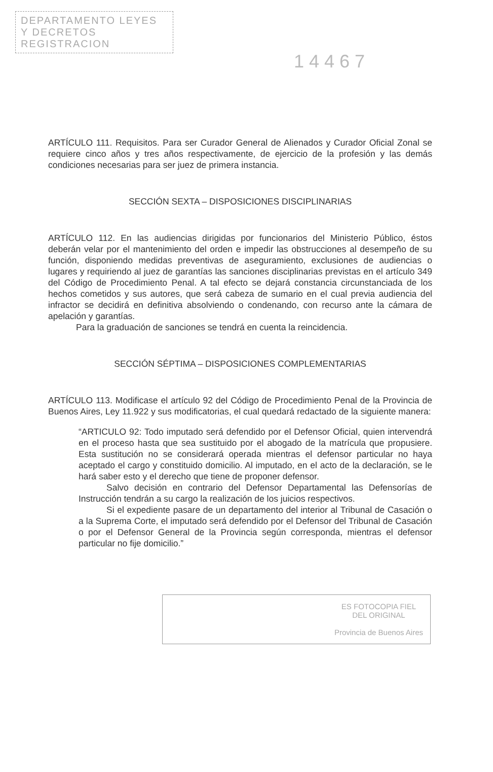DEPARTAMENTO LEYES
Y DECRETOS
REGISTRACION
14467
ARTÍCULO 111. Requisitos. Para ser Curador General de Alienados y Curador Oficial Zonal se requiere cinco años y tres años respectivamente, de ejercicio de la profesión y las demás condiciones necesarias para ser juez de primera instancia.
SECCIÓN SEXTA – DISPOSICIONES DISCIPLINARIAS
ARTÍCULO 112. En las audiencias dirigidas por funcionarios del Ministerio Público, éstos deberán velar por el mantenimiento del orden e impedir las obstrucciones al desempeño de su función, disponiendo medidas preventivas de aseguramiento, exclusiones de audiencias o lugares y requiriendo al juez de garantías las sanciones disciplinarias previstas en el artículo 349 del Código de Procedimiento Penal. A tal efecto se dejará constancia circunstanciada de los hechos cometidos y sus autores, que será cabeza de sumario en el cual previa audiencia del infractor se decidirá en definitiva absolviendo o condenando, con recurso ante la cámara de apelación y garantías.
Para la graduación de sanciones se tendrá en cuenta la reincidencia.
SECCIÓN SÉPTIMA – DISPOSICIONES COMPLEMENTARIAS
ARTÍCULO 113. Modificase el artículo 92 del Código de Procedimiento Penal de la Provincia de Buenos Aires, Ley 11.922 y sus modificatorias, el cual quedará redactado de la siguiente manera:
“ARTICULO 92: Todo imputado será defendido por el Defensor Oficial, quien intervendrá en el proceso hasta que sea sustituido por el abogado de la matrícula que propusiere. Esta sustitución no se considerará operada mientras el defensor particular no haya aceptado el cargo y constituido domicilio. Al imputado, en el acto de la declaración, se le hará saber esto y el derecho que tiene de proponer defensor.
Salvo decisión en contrario del Defensor Departamental las Defensorías de Instrucción tendrán a su cargo la realización de los juicios respectivos.
Si el expediente pasare de un departamento del interior al Tribunal de Casación o a la Suprema Corte, el imputado será defendido por el Defensor del Tribunal de Casación o por el Defensor General de la Provincia según corresponda, mientras el defensor particular no fije domicilio.”
ES FOTOCOPIA FIEL
DEL ORIGINAL
Provincia de Buenos Aires